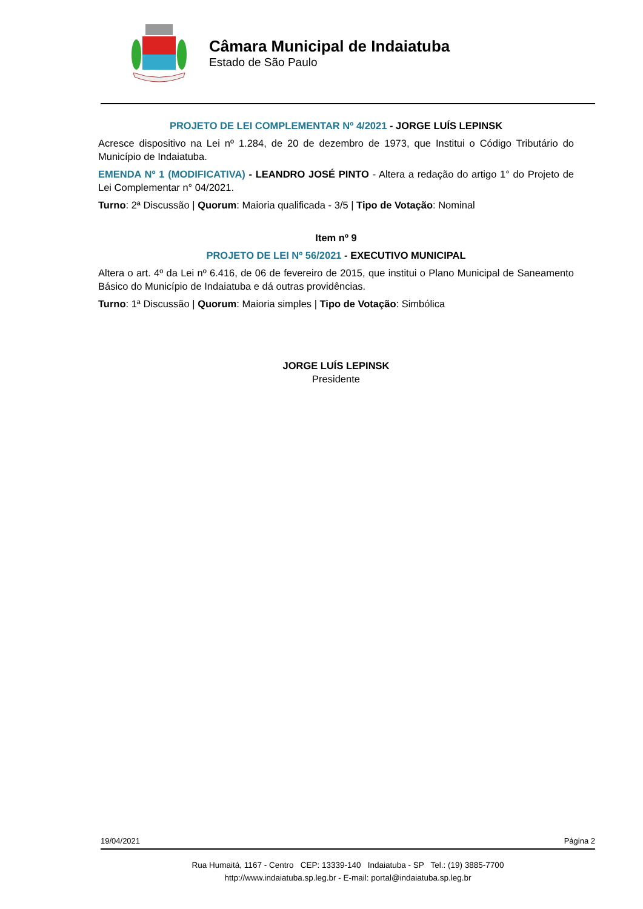Câmara Municipal de Indaiatuba
Estado de São Paulo
PROJETO DE LEI COMPLEMENTAR Nº 4/2021 - JORGE LUÍS LEPINSK
Acresce dispositivo na Lei nº 1.284, de 20 de dezembro de 1973, que Institui o Código Tributário do Município de Indaiatuba.
EMENDA Nº 1 (MODIFICATIVA) - LEANDRO JOSÉ PINTO - Altera a redação do artigo 1° do Projeto de Lei Complementar n° 04/2021.
Turno: 2ª Discussão | Quorum: Maioria qualificada - 3/5 | Tipo de Votação: Nominal
Item nº 9
PROJETO DE LEI Nº 56/2021 - EXECUTIVO MUNICIPAL
Altera o art. 4º da Lei nº 6.416, de 06 de fevereiro de 2015, que institui o Plano Municipal de Saneamento Básico do Município de Indaiatuba e dá outras providências.
Turno: 1ª Discussão | Quorum: Maioria simples | Tipo de Votação: Simbólica
JORGE LUÍS LEPINSK
Presidente
19/04/2021 Página 2
Rua Humaitá, 1167 - Centro CEP: 13339-140 Indaiatuba - SP Tel.: (19) 3885-7700
http://www.indaiatuba.sp.leg.br - E-mail: portal@indaiatuba.sp.leg.br